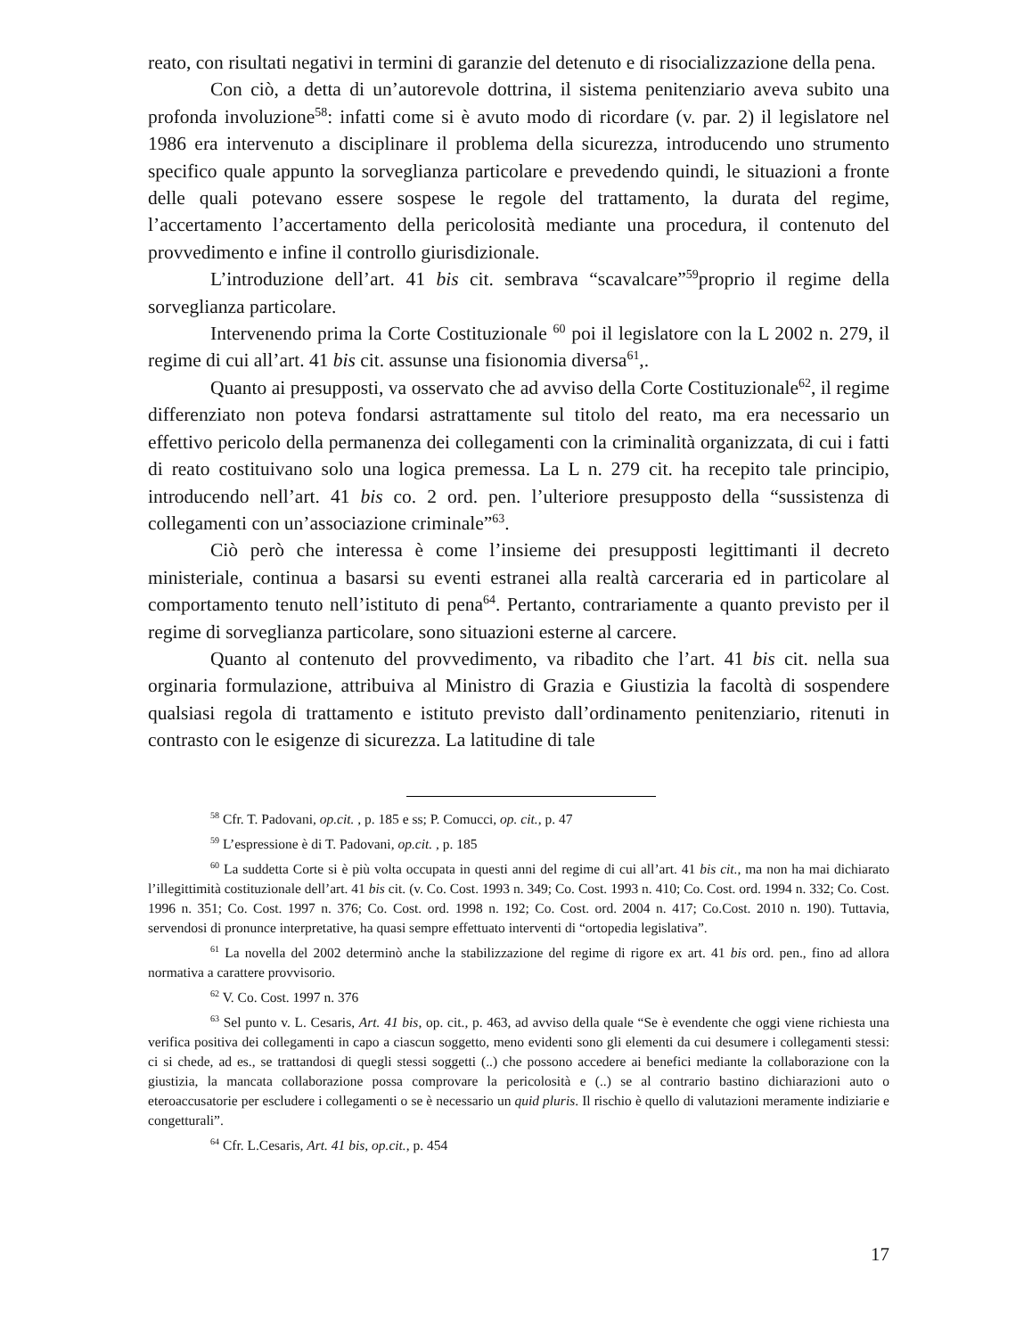reato, con risultati negativi in termini di garanzie del detenuto e di risocializzazione della pena.
Con ciò, a detta di un’autorevole dottrina, il sistema penitenziario aveva subito una profonda involuzione<sup>58</sup>: infatti come si è avuto modo di ricordare (v. par. 2) il legislatore nel 1986 era intervenuto a disciplinare il problema della sicurezza, introducendo uno strumento specifico quale appunto la sorveglianza particolare e prevedendo quindi, le situazioni a fronte delle quali potevano essere sospese le regole del trattamento, la durata del regime, l’accertamento l’accertamento della pericolosità mediante una procedura, il contenuto del provvedimento e infine il controllo giurisdizionale.
L’introduzione dell’art. 41 bis cit. sembrava “scavalcare”<sup>59</sup>proprio il regime della sorveglianza particolare.
Intervenendo prima la Corte Costituzionale <sup>60</sup> poi il legislatore con la L 2002 n. 279, il regime di cui all’art. 41 bis cit. assunse una fisionomia diversa<sup>61</sup>,.
Quanto ai presupposti, va osservato che ad avviso della Corte Costituzionale<sup>62</sup>, il regime differenziato non poteva fondarsi astrattamente sul titolo del reato, ma era necessario un effettivo pericolo della permanenza dei collegamenti con la criminalità organizzata, di cui i fatti di reato costituivano solo una logica premessa. La L n. 279 cit. ha recepito tale principio, introducendo nell’art. 41 bis co. 2 ord. pen. l’ulteriore presupposto della “sussistenza di collegamenti con un’associazione criminale”<sup>63</sup>.
Ciò però che interessa è come l’insieme dei presupposti legittimanti il decreto ministeriale, continua a basarsi su eventi estranei alla realtà carceraria ed in particolare al comportamento tenuto nell’istituto di pena<sup>64</sup>. Pertanto, contrariamente a quanto previsto per il regime di sorveglianza particolare, sono situazioni esterne al carcere.
Quanto al contenuto del provvedimento, va ribadito che l’art. 41 bis cit. nella sua orginaria formulazione, attribuiva al Ministro di Grazia e Giustizia la facoltà di sospendere qualsiasi regola di trattamento e istituto previsto dall’ordinamento penitenziario, ritenuti in contrasto con le esigenze di sicurezza. La latitudine di tale
<sup>58</sup> Cfr. T. Padovani, op.cit. , p. 185 e ss; P. Comucci, op. cit., p. 47
<sup>59</sup> L’espressione è di T. Padovani, op.cit. , p. 185
<sup>60</sup> La suddetta Corte si è più volta occupata in questi anni del regime di cui all’art. 41 bis cit., ma non ha mai dichiarato l’illegittimità costituzionale dell’art. 41 bis cit. (v. Co. Cost. 1993 n. 349; Co. Cost. 1993 n. 410; Co. Cost. ord. 1994 n. 332; Co. Cost. 1996 n. 351; Co. Cost. 1997 n. 376; Co. Cost. ord. 1998 n. 192; Co. Cost. ord. 2004 n. 417; Co.Cost. 2010 n. 190). Tuttavia, servendosi di pronunce interpretative, ha quasi sempre effettuato interventi di “ortopedia legislativa”.
<sup>61</sup> La novella del 2002 determinò anche la stabilizzazione del regime di rigore ex art. 41 bis ord. pen., fino ad allora normativa a carattere provvisorio.
<sup>62</sup> V. Co. Cost. 1997 n. 376
<sup>63</sup> Sel punto v. L. Cesaris, Art. 41 bis, op. cit., p. 463, ad avviso della quale “Se è evendente che oggi viene richiesta una verifica positiva dei collegamenti in capo a ciascun soggetto, meno evidenti sono gli elementi da cui desumere i collegamenti stessi: ci si chede, ad es., se trattandosi di quegli stessi soggetti (..) che possono accedere ai benefici mediante la collaborazione con la giustizia, la mancata collaborazione possa comprovare la pericolosità e (..) se al contrario bastino dichiarazioni auto o eteroaccusatorie per escludere i collegamenti o se è necessario un quid pluris. Il rischio è quello di valutazioni meramente indiziarie e congetturali”.
<sup>64</sup> Cfr. L.Cesaris, Art. 41 bis, op.cit., p. 454
17